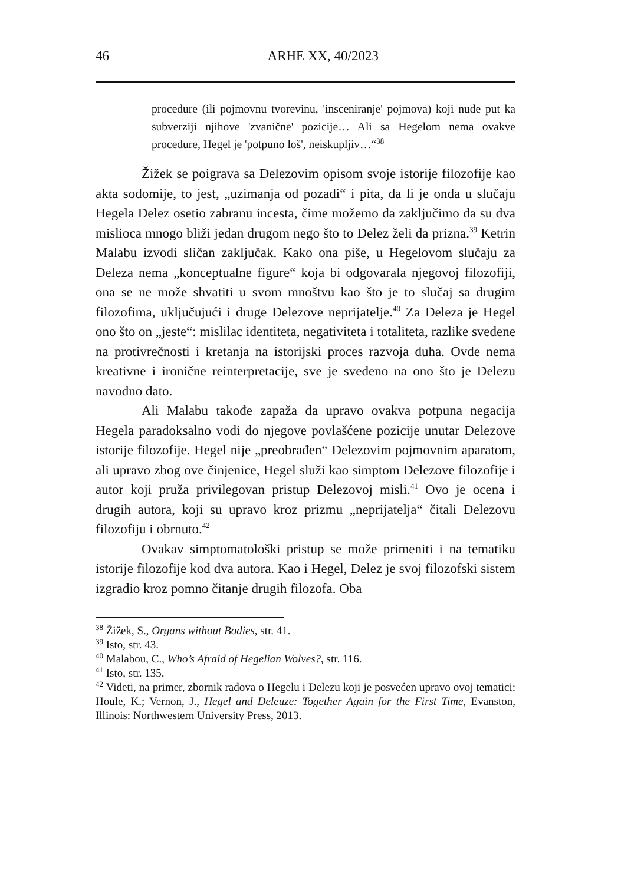46 ARHE XX, 40/2023
procedure (ili pojmovnu tvorevinu, 'insceniranje' pojmova) koji nude put ka subverziji njihove 'zvanične' pozicije… Ali sa Hegelom nema ovakve procedure, Hegel je 'potpuno loš', neiskupljiv…“<sup>38</sup>
Žižek se poigrava sa Delezovim opisom svoje istorije filozofije kao akta sodomije, to jest, „uzimanja od pozadi“ i pita, da li je onda u slučaju Hegela Delez osetio zabranu incesta, čime možemo da zaključimo da su dva mislioca mnogo bliži jedan drugom nego što to Delez želi da prizna.<sup>39</sup> Ketrin Malabu izvodi sličan zaključak. Kako ona piše, u Hegelovom slučaju za Deleza nema „konceptualne figure“ koja bi odgovarala njegovoj filozofiji, ona se ne može shvatiti u svom mnoštvu kao što je to slučaj sa drugim filozofima, uključujući i druge Delezove neprijatelje.<sup>40</sup> Za Deleza je Hegel ono što on „jeste“: mislilac identiteta, negativiteta i totaliteta, razlike svedene na protivrečnosti i kretanja na istorijski proces razvoja duha. Ovde nema kreativne i ironične reinterpretacije, sve je svedeno na ono što je Delezu navodno dato.
Ali Malabu takođe zapaža da upravo ovakva potpuna negacija Hegela paradoksalno vodi do njegove povlašćene pozicije unutar Delezove istorije filozofije. Hegel nije „preobrađen“ Delezovim pojmovnim aparatom, ali upravo zbog ove činjenice, Hegel služi kao simptom Delezove filozofije i autor koji pruža privilegovan pristup Delezovoj misli.<sup>41</sup> Ovo je ocena i drugih autora, koji su upravo kroz prizmu „neprijatelja“ čitali Delezovu filozofiju i obrnuto.<sup>42</sup>
Ovakav simptomatološki pristup se može primeniti i na tematiku istorije filozofije kod dva autora. Kao i Hegel, Delez je svoj filozofski sistem izgradio kroz pomno čitanje drugih filozofa. Oba
<sup>38</sup> Žižek, S., Organs without Bodies, str. 41.
<sup>39</sup> Isto, str. 43.
<sup>40</sup> Malabou, C., Who’s Afraid of Hegelian Wolves?, str. 116.
<sup>41</sup> Isto, str. 135.
<sup>42</sup> Videti, na primer, zbornik radova o Hegelu i Delezu koji je posvećen upravo ovoj tematici: Houle, K.; Vernon, J., Hegel and Deleuze: Together Again for the First Time, Evanston, Illinois: Northwestern University Press, 2013.